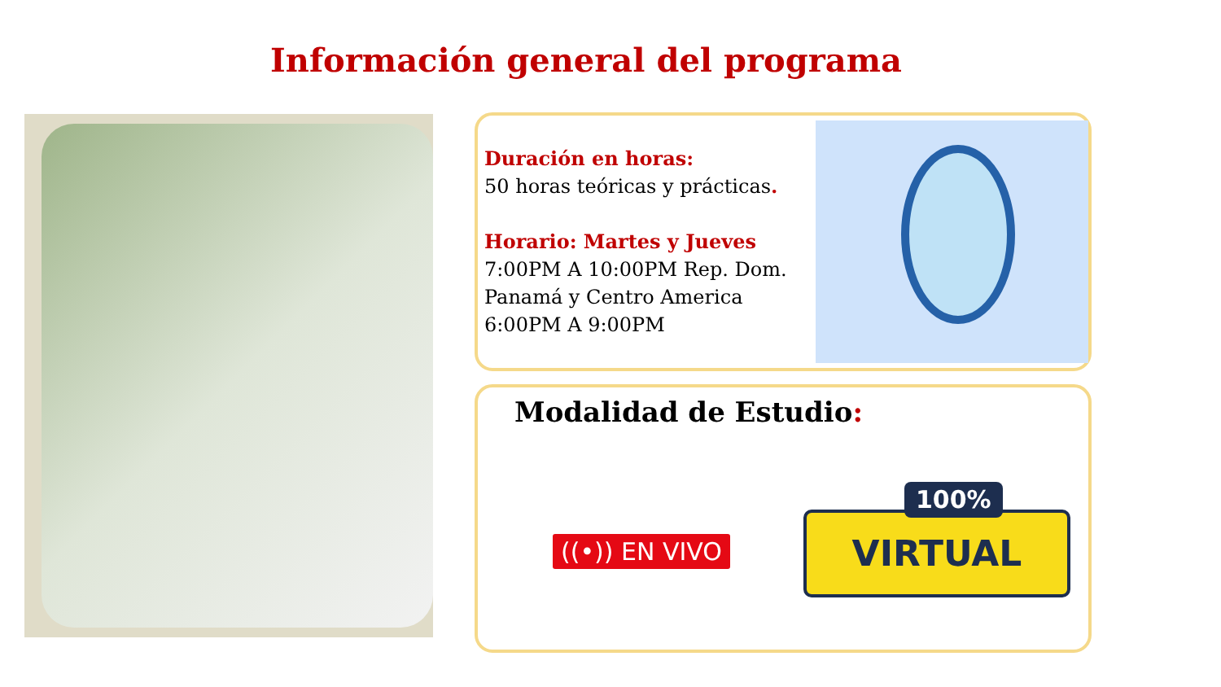Información general del programa
Duración en horas:
50 horas teóricas y prácticas.
Horario: Martes y Jueves
7:00PM A 10:00PM Rep. Dom.
Panamá y Centro America
6:00PM A 9:00PM
Modalidad de Estudio:
((•)) EN VIVO 100%
VIRTUAL